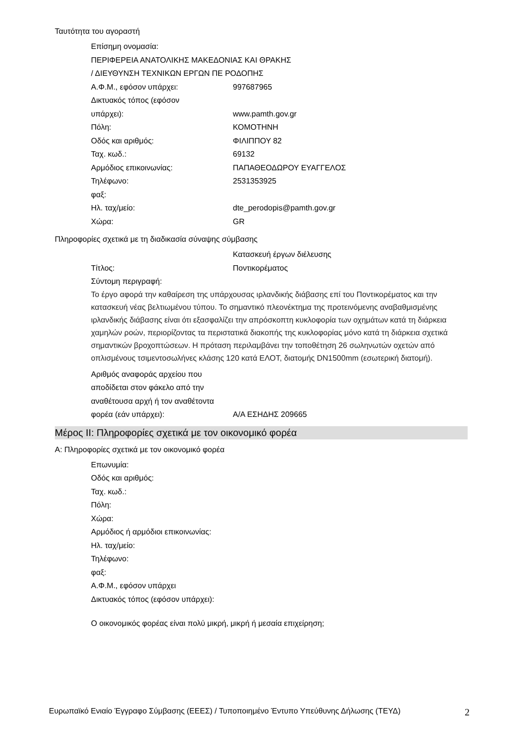Ταυτότητα του αγοραστή
Επίσημη ονομασία:
ΠΕΡΙΦΕΡΕΙΑ ΑΝΑΤΟΛΙΚΗΣ ΜΑΚΕΔΟΝΙΑΣ ΚΑΙ ΘΡΑΚΗΣ
/ ΔΙΕΥΘΥΝΣΗ ΤΕΧΝΙΚΩΝ ΕΡΓΩΝ ΠΕ ΡΟΔΟΠΗΣ
Α.Φ.Μ., εφόσον υπάρχει: 997687965
Δικτυακός τόπος (εφόσον
υπάρχει):
www.pamth.gov.gr
Πόλη: ΚΟΜΟΤΗΝΗ
Οδός και αριθμός: ΦΙΛΙΠΠΟΥ 82
Ταχ. κωδ.: 69132
Αρμόδιος επικοινωνίας: ΠΑΠΑΘΕΟΔΩΡΟΥ ΕΥΑΓΓΕΛΟΣ
Τηλέφωνο: 2531353925
φαξ:
Ηλ. ταχ/μείο: dte_perodopis@pamth.gov.gr
Χώρα: GR
Πληροφορίες σχετικά με τη διαδικασία σύναψης σύμβασης
Τίτλος: Κατασκευή έργων διέλευσης
Ποντικορέματος
Σύντομη περιγραφή:
Το έργο αφορά την καθαίρεση της υπάρχουσας ιρλανδικής διάβασης επί του Ποντικορέματος και την κατασκευή νέας βελτιωμένου τύπου. Το σημαντικό πλεονέκτημα της προτεινόμενης αναβαθμισμένης ιρλανδικής διάβασης είναι ότι εξασφαλίζει την απρόσκοπτη κυκλοφορία των οχημάτων κατά τη διάρκεια χαμηλών ροών, περιορίζοντας τα περιστατικά διακοπής της κυκλοφορίας μόνο κατά τη διάρκεια σχετικά σημαντικών βροχοπτώσεων. Η πρόταση περιλαμβάνει την τοποθέτηση 26 σωληνωτών οχετών από οπλισμένους τσιμεντοσωλήνες κλάσης 120 κατά ΕΛΟΤ, διατομής DN1500mm (εσωτερική διατομή).
Αριθμός αναφοράς αρχείου που αποδίδεται στον φάκελο από την αναθέτουσα αρχή ή τον αναθέτοντα φορέα (εάν υπάρχει):
Α/Α ΕΣΗΔΗΣ 209665
Μέρος II: Πληροφορίες σχετικά με τον οικονομικό φορέα
Α: Πληροφορίες σχετικά με τον οικονομικό φορέα
Επωνυμία:
Οδός και αριθμός:
Ταχ. κωδ.:
Πόλη:
Χώρα:
Αρμόδιος ή αρμόδιοι επικοινωνίας:
Ηλ. ταχ/μείο:
Τηλέφωνο:
φαξ:
Α.Φ.Μ., εφόσον υπάρχει
Δικτυακός τόπος (εφόσον υπάρχει):
Ο οικονομικός φορέας είναι πολύ μικρή, μικρή ή μεσαία επιχείρηση;
Ευρωπαϊκό Ενιαίο Έγγραφο Σύμβασης (ΕΕΕΣ) / Τυποποιημένο Έντυπο Υπεύθυνης Δήλωσης (ΤΕΥΔ) 2